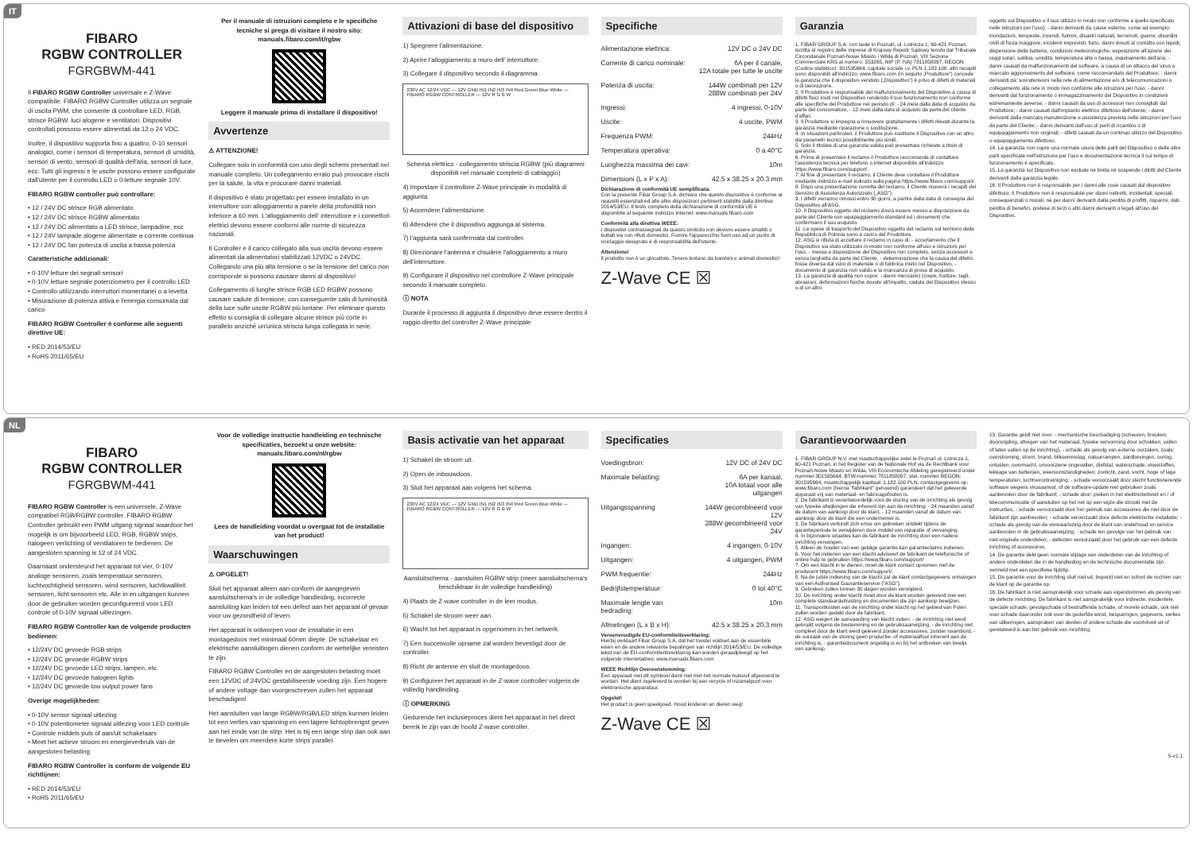IT
FIBARO
RGBW CONTROLLER
FGRGBWM-441
Il FIBARO RGBW Controller universale e Z-Wave compatibile. FIBARO RGBW Controller utilizza un segnale di uscita PWM, che consente di controllare LED, RGB, strisce RGBW, luci alogene e ventilatori. Dispositivi controllati possono essere alimentati da 12 o 24 VDC.
Inoltre, il dispositivo supporta fino a quattro, 0-10 sensori analogici, come i sensori di temperatura, sensori di umidità, sensori di vento, sensori di qualità dell'aria, sensori di luce, ecc. Tutti gli ingressi e le uscite possono essere configurate dall'utente per il controllo LED o 0-letture segnale 10V.
FIBARO RGBW controller può controllare:
• 12 / 24V DC strisce RGB alimentato
• 12 / 24V DC strisce RGBW alimentato
• 12 / 24V DC alimentato a LED strisce, lampadine, ecc
• 12 / 24V lampade alogene alimentate a corrente continua
• 12 / 24V DC fan potenza di uscita a bassa potenza
Caratteristiche addizionali:
• 0-10V letture dei segnali sensori
• 0-10V letture segnale potenziometro per il controllo LED
• Controllo utilizzando interruttori momentanei o a levetta
• Misurazione di potenza attiva e l'energia consumata dal carico
FIBARO RGBW Controller è conforme alle seguenti direttive UE:
• RED 2014/53/EU
• RoHS 2011/65/EU
Per il manuale di istruzioni completo e le specifiche tecniche si prega di visitare il nostro sito:
manuals.fibaro.com/it/rgbw
Leggere il manuale prima di installare il dispositivo!
Avvertenze
⚠ ATTENZIONE!
Collegare solo in conformità con uno degli schemi presentati nel manuale completo. Un collegamento errato può provocare rischi per la salute, la vita e procurare danni materiali.
Il dispositivo è stato progettato per essere installato in un interruttore con alloggiamento a parete della profondità non inferiore a 60 mm. L'alloggiamento dell' interruttore e i connettori elettrici devono essere conformi alle norme di sicurezza nazionali.
Il Controller e il carico collegato alla sua uscita devono essere alimentati da alimentatori stabilizzati 12VDC o 24VDC. Collegando una più alta tensione o se la tensione del carico non corrisponde si possono causare danni al dispositivo!
Collegamento di lunghe strisce RGB LED RGBW possono causare cadute di tensione, con conseguente calo di luminosità della luce sulle uscite RGBW più lontane. Per eliminare questo effetto si consiglia di collegare alcune strisce più corte in parallelo anziché un'unica striscia lunga collegata in serie.
Attivazioni di base del dispositivo
1) Spegnere l'alimentazione.
2) Aprire l'alloggiamento a muro dell' interruttore.
3) Collegare il dispositivo secondo il diagramma.
230V AC 12/24 VDC — 12V GND IN1 IN2 IN3 IN4 Red Green Blue White — FIBARO RGBW CONTROLLER — 12V R G B W
Schema elettrico - collegamento striscia RGBW (più diagrammi disponibili nel manuale completo di cablaggio)
4) Impostare il controllore Z-Wave principale in modalità di aggiunta.
5) Accendere l'alimentazione.
6) Attendere che il dispositivo aggiunga al sistema.
7) l'aggiunta sarà confermata dal controller.
8) Direzionare l'antenna e chiudere l'alloggiamento a muro dell'interruttore.
9) Configurare il dispositivo nel controllore Z-Wave principale secondo il manuale completo.
ⓘ NOTA
Durante il processo di aggiunta il dispositivo deve essere dentro il raggio diretto del controller Z-Wave principale
Specifiche
| Alimentazione elettrica: | 12V DC o 24V DC |
| Corrente di carico nominale: | 6A per il canale, 12A totale per tutte le uscite |
| Potenza di uscita: | 144W combinati per 12V 288W combinati per 24V |
| Ingressi: | 4 ingressi, 0-10V |
| Uscite: | 4 uscite, PWM |
| Frequenza PWM: | 244Hz |
| Temperatura operativa: | 0 a 40°C |
| Lunghezza massima dei cavi: | 10m |
| Dimensioni (L x P x A): | 42.5 x 38.25 x 20.3 mm |
Dichiarazione di conformità UE semplificata:
Con la presente Fibar Group S.A. dichiara che questo dispositivo è conforme ai requisiti essenziali ed alle altre disposizioni pertinenti stabilite dalla direttiva 2014/53/EU. Il testo completo della dichiarazione di conformità UE è disponibile al seguente indirizzo Internet: www.manuals.fibaro.com
Conformità alla direttiva WEEE:
I dispositivi contrassegnati da questo simbolo non devono essere smaltiti o buttati via con rifiuti domestici. Fornire l'apparecchio fuori uso ad un punto di riciclaggio designato è di responsabilità dell'utente.
Attenzione!
Il prodotto non è un giocattolo. Tenere lontano da bambini e animali domestici!
Z-Wave CE ☒
Garanzia
1. FIBAR GROUP S.A. con sede in Poznań, ul. Lotnicza 1, 60-421 Poznań, iscritta al registro delle imprese di Krajowy Rejestr Sądowy tenuto dal Tribunale Circondariale Poznań-Nowe Miasto i Wilda di Poznań, VIII Sezione Commerciale KRS al numero: 553265, NIP (P. IVA) 7811858097, REGON (Codice statistico): 301595664, capitale sociale i.v. PLN 1.182.100, altri recapiti sono disponibili all'indirizzo: www.fibaro.com (in seguito „Produttore") concede la garanzia che il dispositivo venduto („Dispositivo") è privo di difetti di materiali o di lavorazione.
2. Il Produttore è responsabile del malfunzionamento del Dispositivo a causa di difetti fisici insiti nel Dispositivo rendendo il suo funzionamento non conforme alle specifiche del Produttore nel periodo di: - 24 mesi dalla data di acquisto da parte del consumatore, - 12 mesi dalla data di acquisto da parte del cliente d'affari.
3. Il Produttore si impegna a rimuovere gratuitamente i difetti rilevati durante la garanzia mediante riparazione o sostituzione.
4. In situazioni particolari, il Produttore può sostituire il Dispositivo con un altro dai parametri tecnici possibilmente più simili.
5. Solo il titolare di una garanzia valida può presentare richieste a titolo di garanzia.
6. Prima di presentare il reclamo il Produttore raccomanda di contattare l'assistenza tecnica per telefono o internet disponibile all'indirizzo https://www.fibaro.com/support/.
7. Al fine di presentare il reclamo, il Cliente deve contattare il Produttore mediante indirizzo e-mail indicato sulla pagina https://www.fibaro.com/support/.
8. Dopo una presentazione corretta del reclamo, il Cliente riceverà i recapiti del Servizio di Assistenza Autorizzato („ASG").
9. I difetti verranno rimossi entro 30 giorni, a partire dalla data di consegna del Dispositivo all'ASG.
10. Il Dispositivo oggetto del reclamo dovrà essere messo a disposizione da parte del Cliente con equipaggiamento standard ed i documenti che confermano il suo acquisto.
11. Le spese di trasporto del Dispositivo oggetto del reclamo sul territorio della Repubblica di Polonia sono a carico del Produttore.
12. ASG si rifiuta di accettare il reclamo in caso di: - accertamento che il Dispositivo sia stato utilizzato in modo non conforme all'uso e istruzioni per l'uso, - messa a disposizione del Dispositivo non completo, senza accessori e senza targhetta da parte del Cliente, - determinazione che la causa del difetto fosse diversa dal vizio di materiale o di fabbrica insito nel Dispositivo, - documento di garanzia non valido e la mancanza di prova di acquisto.
13. La garanzia di qualità non copre: - danni meccanici (crepe, fratture, tagli, abrasioni, deformazioni fisiche dovute all'impatto, caduta del Dispositivo stesso o di un altro
oggetto sul Dispositivo o il suo utilizzo in modo non conforme a quello specificato nelle istruzioni per l'uso); - danni derivanti da cause esterne, come ad esempio: inondazioni, tempeste, incendi, fulmini, disastri naturali, terremoti, guerre, disordini civili di forza maggiore, incidenti imprevisti, furto, danni dovuti al contatto con liquidi, dispersione della batteria, condizioni meteorologiche; esposizione all'azione dei raggi solari, sabbia, umidità, temperatura alta o bassa, inquinamento dell'aria; - danni causati da malfunzionamenti del software, a causa di un attacco del virus o mancato aggiornamento del software, come raccomandato dal Produttore; - danni derivanti da: sovratensioni nella rete di alimentazione e/o di telecomunicazioni o collegamento alla rete in modo non conforme alle istruzioni per l'uso; - danni derivanti dal funzionamento o immagazzinamento del Dispositivo in condizioni estremamente avverse; - danni causati da uso di accessori non consigliati dal Produttore; - danni causati dall'impianto elettrico difettoso dell'utente; - danni derivanti dalla mancata manutenzione e assistenza prevista nelle istruzioni per l'uso da parte del Cliente; - danni derivanti dall'uso di parti di ricambio o di equipaggiamento non originali; - difetti causati da un continuo utilizzo del Dispositivo o equipaggiamento difettoso.
14. La garanzia non copre una normale usura delle parti del Dispositivo o delle altre parti specificate nell'istruzione per l'uso e documentazione tecnica il cui tempo di funzionamento è specificato.
15. La garanzia sul Dispositivo non esclude né limita né sospende i diritti del Cliente derivanti dalla garanzia legale.
16. Il Produttore non è responsabile per i danni alle cose causati dal dispositivo difettoso. Il Produttore non è responsabile per danni indiretti, incidentali, speciali, consequenziali o morali, né per danni derivanti dalla perdita di profitti, risparmi, dati, perdita di benefici, pretese di terzi o altri danni derivanti o legati all'uso del Dispositivo.
NL
FIBARO
RGBW CONTROLLER
FGRGBWM-441
FIBARO RGBW Controller is een universele, Z-Wave compatibel RGB/RGBW controller. FIBARO RGBW Controller gebruikt een PWM uitgang signaal waardoor het mogelijk is om bijvoorbeeld LED, RGB, RGBW strips, halogeen verlichting of ventilatoren te bedienen. De aangesloten spanning is 12 of 24 VDC.
Daarnaast ondersteund het apparaat tot vier, 0-10V analoge sensoren, zoals temperatuur sensoren, luchtvochtigheid sensoren, wind sensoren, luchtkwaliteit sensoren, licht sensoren etc. Alle in en uitgangen kunnen door de gebruiker worden geconfigureerd voor LED controle of 0-10V signaal uitlezingen.
FIBARO RGBW Controller kan de volgende producten bedienen:
• 12/24V DC gevoede RGB strips
• 12/24V DC gevoede RGBW strips
• 12/24V DC gevoede LED strips, lampen, etc.
• 12/24V DC gevoede halogeen lights
• 12/24V DC gevoede low output power fans
Overige mogelijkheden:
• 0-10V sensor signaal uitlezing
• 0-10V potentiometer signaal uitlezing voor LED controle
• Controle middels puls of aan/uit schakelaars
• Meet het actieve stroom en energieverbruik van de aangesloten belasting
FIBARO RGBW Controller is conform de volgende EU richtlijnen:
• RED 2014/53/EU
• RoHS 2011/65/EU
Voor de volledige instructie handleiding en technische specificaties, bezoekt u onze website:
manuals.fibaro.com/nl/rgbw
Lees de handleiding voordat u overgaat tot de installatie van het product!
Waarschuwingen
⚠ OPGELET!
Sluit het apparaat alleen aan conform de aangegeven aansluitschema's in de volledige handleiding, incorrecte aansluiting kan leiden tot een defect aan het apparaat of gevaar voor uw gezondheid of leven.
Het apparaat is ontworpen voor de installatie in een montagedoos met minimaal 60mm diepte. De schakelaar en elektrische aansluitingen dienen conform de wettelijke vereisten te zijn.
FIBARO RGBW Controller en de aangesloten belasting moet een 12VDC of 24VDC gestabiliseerde voeding zijn. Een hogere of andere voltage dan voorgeschreven zullen het apparaat beschadigen!
Het aansluiten van lange RGBW/RGB/LED strips kunnen leiden tot een verlies van spanning en een lagere lichtopbrengst geven aan het einde van de strip. Het is bij een lange strip dan ook aan te bevelen om meerdere korte strips parallel.
Basis activatie van het apparaat
1) Schakel de stroom uit.
2) Open de inbouwdoos.
3) Sluit het apparaat aan volgens het schema.
230V AC 12/24 VDC — 12V GND IN1 IN2 IN3 IN4 Red Green Blue White — FIBARO RGBW CONTROLLER — 12V R G B W
Aansluitschema - aansluiten RGBW strip (meer aansluitschema's beschikbaar in de volledige handleiding)
4) Plaats de Z-wave controller in de leer modus.
5) Schakel de stroom weer aan.
6) Wacht tot het apparaat is opgenomen in het netwerk.
7) Een succesvolle opname zal worden bevestigd door de controller.
8) Richt de antenne en sluit de montagedoos.
9) Configureer het apparaat in de Z-wave controller volgens de volledig handleiding.
ⓘ OPMERKING
Gedurende het inclusieproces dient het apparaat in het direct bereik te zijn van de hoofd Z-wave controller.
Specificaties
| Voedingsbron: | 12V DC of 24V DC |
| Maximale belasting: | 6A per kanaal, 10A totaal voor alle uitgangen |
| Uitgangsspanning | 144W gecombineerd voor 12V 288W gecombineerd voor 24V |
| Ingangen: | 4 ingangen, 0-10V |
| Uitgangen: | 4 uitgangen, PWM |
| PWM frequentie: | 244Hz |
| Bedrijfstemperatuur: | 0 tot 40°C |
| Maximale lengte van bedrading: | 10m |
| Afmetingen (L x B x H): | 42.5 x 38.25 x 20.3 mm |
Vereenvoudigde EU-conformiteitsverklaring:
Hierbij verklaart Fibar Group S.A. dat het toestel voldoet aan de essentiële eisen en de andere relevante bepalingen van richtlijn 2014/53/EU. De volledige tekst van de EU-conformiteitsverklaring kan worden geraadpleegd op het volgende internetadres: www.manuals.fibaro.com
WEEE Richtlijn Overeenstemming:
Een apparaat met dit symbool dient niet met het normale huisvuil afgevoerd te worden. Het dient ingeleverd te worden bij een recycle of inzamelpunt voor elektronische apparatuur.
Opgelet!
Het product is geen speelgoed. Houd kinderen en dieren weg!
Z-Wave CE ☒
Garantievoorwaarden
1. FIBAR GROUP N.V. met maatschappelijke zetel te Poznań ul. Lotnicza 1, 60-421 Poznań, in het Register van de Nationale Hof via de Rechtbank voor Poznań-Nowe Miasto en Wilda, VIII Economische Afdeling geregistreerd onder nummer:301595664, BTW-nummer:7811858097, stat. nummer REGON: 301595664, maatschappelijk kapitaal: 1.182.100 PLN, contactgegevens op: www.fibaro.com (hierna "fabrikant" genoemd) garandeert dat het geleverde apparaat vrij van materiaal- en fabricagefouten is.
2. De fabrikant is verantwoordelijk voor de storing van de inrichting als gevolg van fysieke afwijkingen die inherent zijn aan de inrichting: - 24 maanden vanaf de datum van aankoop door de klant, - 12 maanden vanaf de datum van aankoop door de klant die een ondernemer is.
3. De fabrikant verbindt zich ertoe om gebreken ontdekt tijdens de garantieperiode te verwijderen door middel van reparatie of vervanging.
4. In bijzondere situaties kan de fabrikant de inrichting door een nadere inrichting vervangen.
5. Alleen de houder van een geldige garantie kan garantieclaims indienen.
6. Voor het indienen van een klacht adviseert de fabrikant de telefonische of online hulp te gebruiken https://www.fibaro.com/support/
7. Om een klacht in te dienen, moet de klant contact opnemen met de producent https://www.fibaro.com/support/.
8. Na de juiste indiening van de klacht zal de klant contactgegevens ontvangen van een Authorised Gaurantieservice ("ASG").
9. Gebreken zullen binnen 30 dagen worden verwijderd.
10. De inrichting onder klacht moet door de klant worden geleverd met een complete standaarduitrusting en documenten die zijn aankoop bewijzen.
11. Transportkosten van de inrichting onder klacht op het gebied van Polen zullen worden gedekt door de fabrikant.
12. ASG weigert de aanvaarding van klacht indien: - de inrichting niet werd gebruikt volgens de bestemming en de gebruiksaanwijzing, - de inrichting niet compleet door de klant werd geleverd zonder accessoires, zonder naambord, - de oorzaak van de storing geen productie- of materiaalfout inherent aan de inrichting is, - garantiedocument ongeldig is en bij het ontbreken van bewijs van aankoop.
13. Garantie geldt niet voor: - mechanische beschadiging (scheuren, breuken, doorsnijding, afvegen van het materiaal, fysieke vervorming door schokken, vallen of laten vallen op de inrichting), - schade als gevolg van externe oorzaken, zoals: overstroming, storm, brand, blikseminslag, natuurrampen, aardbevingen, oorlog, onlusten, overmacht, onvoorziene ongevallen, diefstal, waterschade, vloeistoffen, lekkage van batterijen, weersomstandigheden; zonlicht, zand, vocht, hoge of lage temperaturen, luchtverontreiniging; - schade veroorzaakt door slecht functionerende software wegens virusaanval, of de software-update niet gebruiken zoals aanbevolen door de fabrikant; - schade door: pieken in het elektriciteitsnet en / of telecommunicatie of aansluiten op het net op een wijze die strookt met de instructies; - schade veroorzaakt door het gebruik van accessoires die niet door de fabrikant zijn aanbevolen; - schade veroorzaakt door defecte elektrische installatie; - schade als gevolg van de verwaarlozing door de klant van onderhoud en service aanbevolen in de gebruiksaanwijzing; - schade ten gevolge van het gebruik van niet-originele onderdelen; - defecten veroorzaakt door het gebruik van een defecte inrichting of accessoires.
14. De garantie dekt geen normale slijtage van onderdelen van de inrichting of andere onderdelen die in de handleiding en de technische documentatie zijn vermeld met een specifieke tijdstip.
15. De garantie voor de inrichting sluit niet uit, beperkt niet en schort de rechten van de klant op de garantie op.
16. De fabrikant is niet aansprakelijk voor schade aan eigendommen als gevolg van de defecte inrichting. De fabrikant is niet aansprakelijk voor indirecte, incidentele, speciale schade, gevolgschade of bestraffende schade, of morele schade, ook niet voor schade daaronder ook voor de gederfde winst, besparingen, gegevens, verlies van uitkeringen, aanspraken van derden of andere schade die voortvloeit uit of gerelateerd is aan het gebruik van inrichting.
S-v1.1